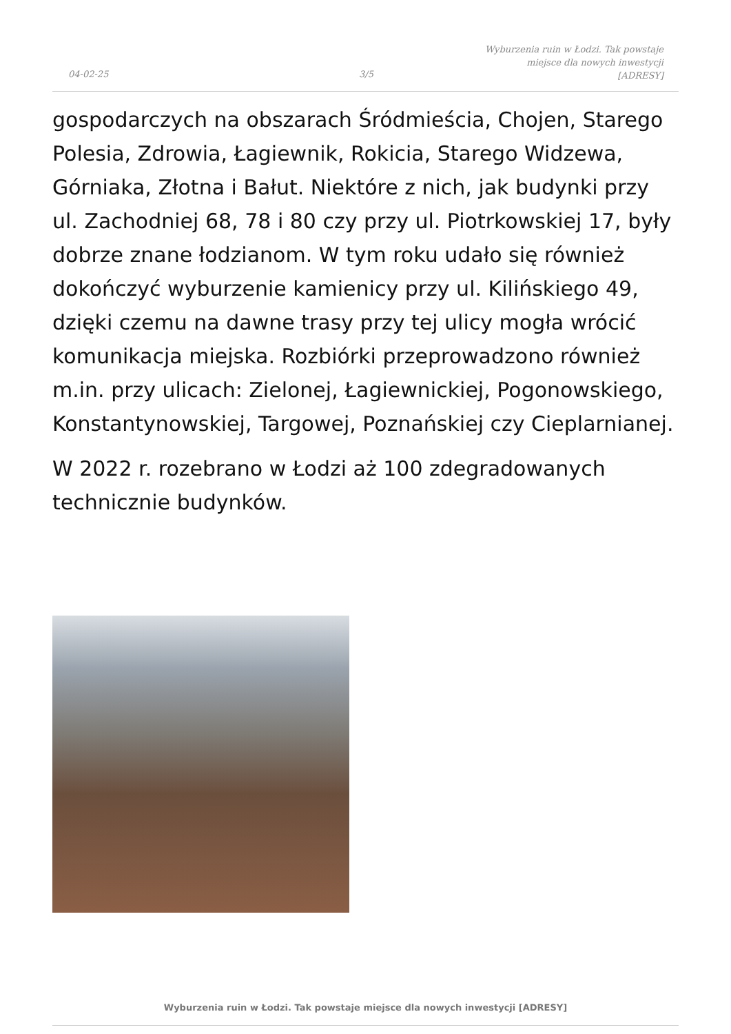04-02-25 3/5
Wyburzenia ruin w Łodzi. Tak powstaje
miejsce dla nowych inwestycji
[ADRESY]
gospodarczych na obszarach Śródmieścia, Chojen, Starego Polesia, Zdrowia, Łagiewnik, Rokicia, Starego Widzewa, Górniaka, Złotna i Bałut. Niektóre z nich, jak budynki przy ul. Zachodniej 68, 78 i 80 czy przy ul. Piotrkowskiej 17, były dobrze znane łodzianom. W tym roku udało się również dokończyć wyburzenie kamienicy przy ul. Kilińskiego 49, dzięki czemu na dawne trasy przy tej ulicy mogła wrócić komunikacja miejska. Rozbiórki przeprowadzono również m.in. przy ulicach: Zielonej, Łagiewnickiej, Pogonowskiego, Konstantynowskiej, Targowej, Poznańskiej czy Cieplarnianej.
W 2022 r. rozebrano w Łodzi aż 100 zdegradowanych technicznie budynków.
Wyburzenia ruin w Łodzi. Tak powstaje miejsce dla nowych inwestycji [ADRESY]